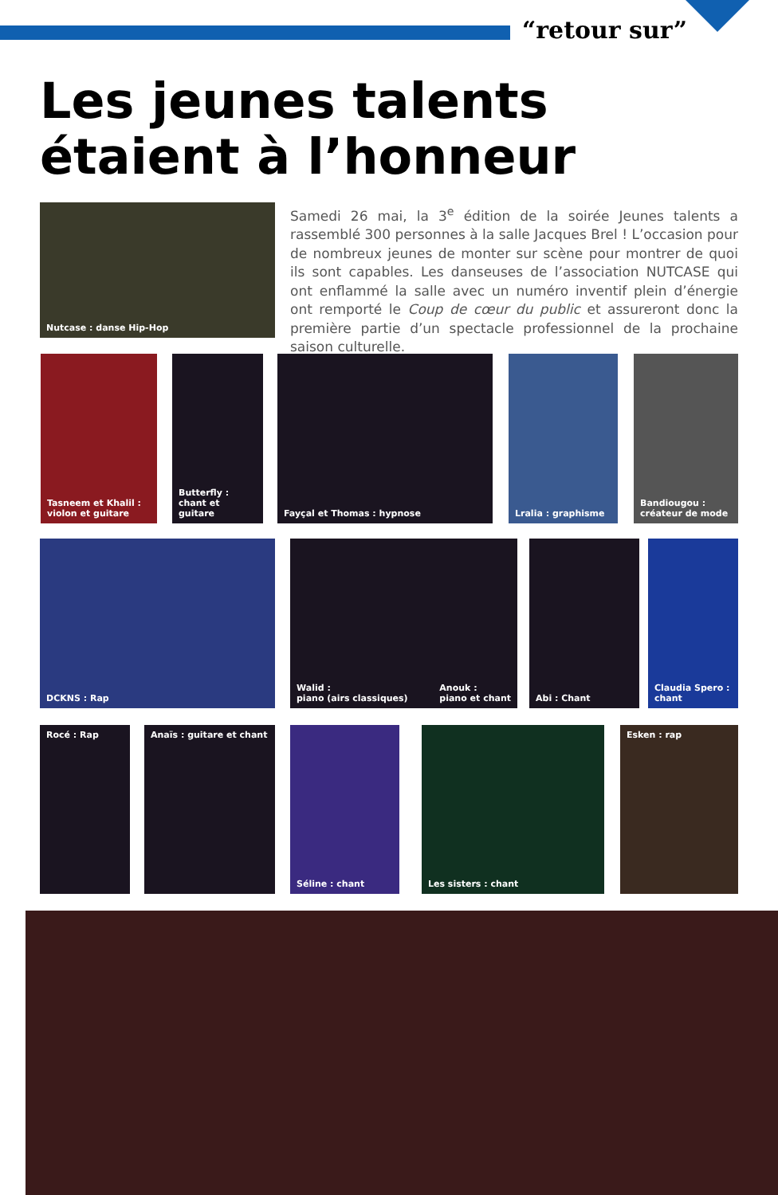“retour sur”
Les jeunes talents
étaient à l’honneur
Nutcase : danse Hip-Hop
Samedi 26 mai, la 3<sup>e</sup> édition de la soirée Jeunes talents a rassemblé 300 personnes à la salle Jacques Brel ! L’occasion pour de nombreux jeunes de monter sur scène pour montrer de quoi ils sont capables. Les danseuses de l’association NUTCASE qui ont enflammé la salle avec un numéro inventif plein d’énergie ont remporté le Coup de cœur du public et assureront donc la première partie d’un spectacle professionnel de la prochaine saison culturelle.
Tasneem et Khalil :
violon et guitare
Butterfly :
chant et guitare
Fayçal et Thomas : hypnose Lralia : graphisme
Bandiougou :
créateur de mode
DCKNS : Rap
Walid :
piano (airs classiques) Anouk :
piano et chant
Abi : Chant
Claudia Spero :
chant
Rocé : Rap Anaïs : guitare et chant Séline : chant Les sisters : chant Esken : rap